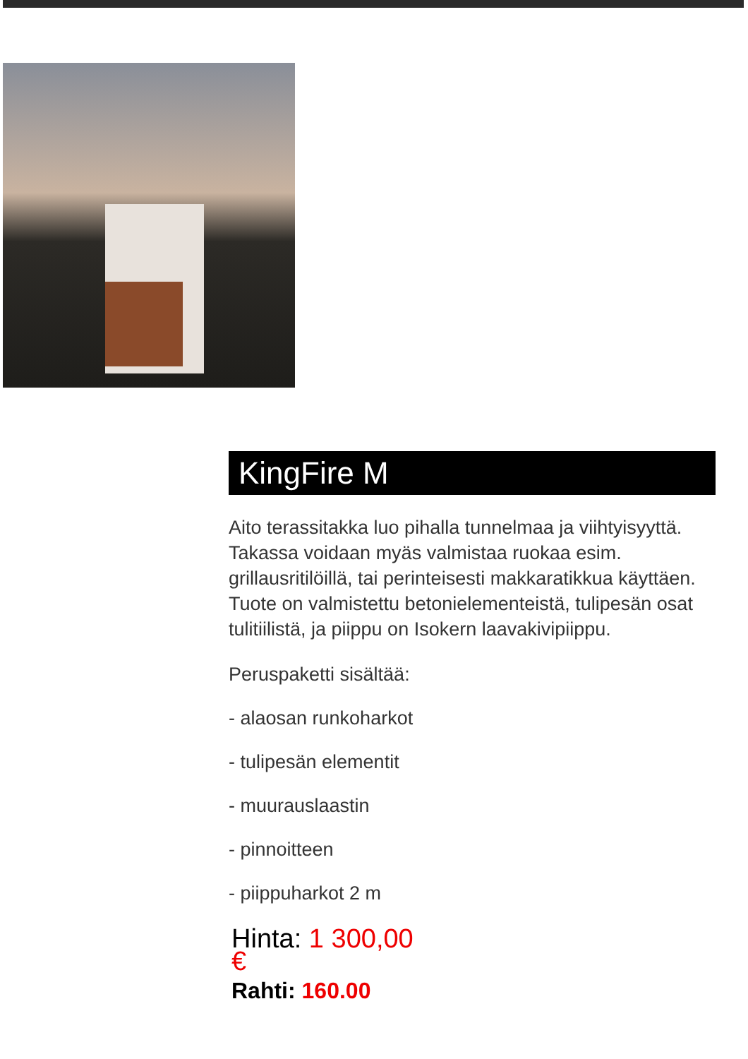KingFire M
Aito terassitakka luo pihalla tunnelmaa ja viihtyisyyttä. Takassa voidaan myäs valmistaa ruokaa esim. grillausritilöillä, tai perinteisesti makkaratikkua käyttäen. Tuote on valmistettu betonielementeistä, tulipesän osat tulitiilistä, ja piippu on Isokern laavakivipiippu.
Peruspaketti sisältää:
- alaosan runkoharkot
- tulipesän elementit
- muurauslaastin
- pinnoitteen
- piippuharkot 2 m
Hinta: 1 300,00 €
Rahti: 160.00